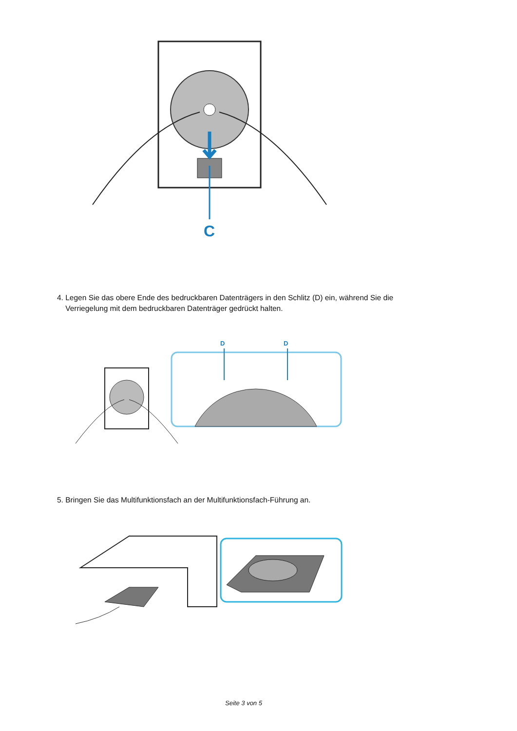C
4. Legen Sie das obere Ende des bedruckbaren Datenträgers in den Schlitz (D) ein, während Sie die
Verriegelung mit dem bedruckbaren Datenträger gedrückt halten.
D
D
5. Bringen Sie das Multifunktionsfach an der Multifunktionsfach-Führung an.
Seite 3 von 5